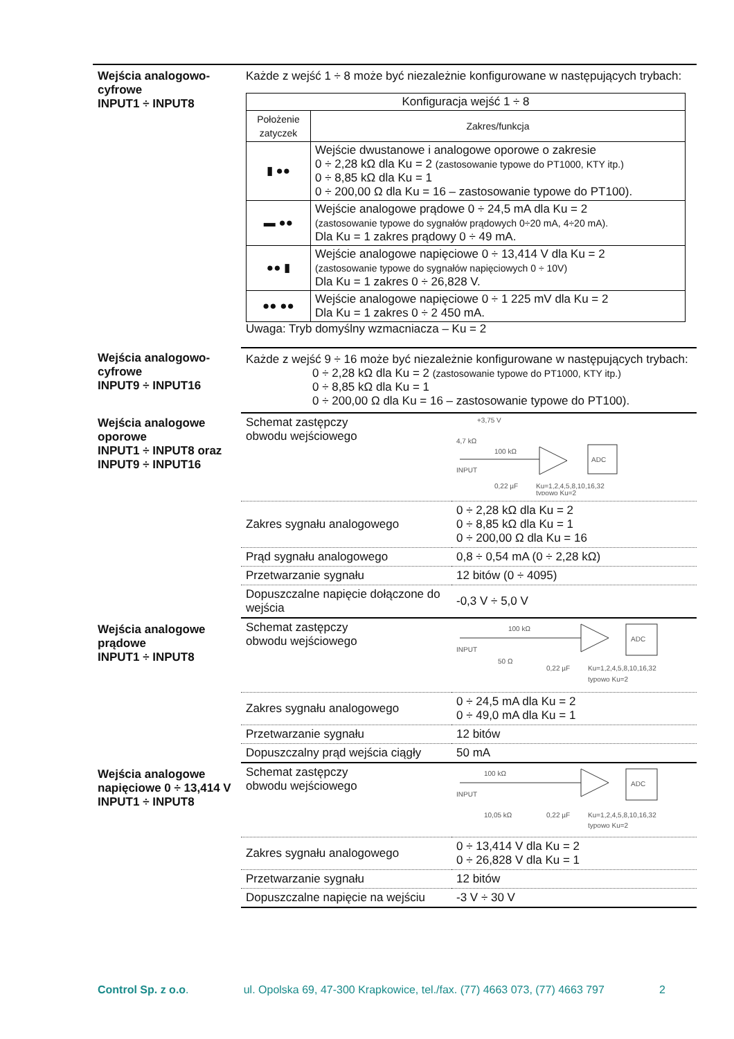Wejścia analogowo-cyfrowe
INPUT1 ÷ INPUT8
Każde z wejść 1 ÷ 8 może być niezależnie konfigurowane w następujących trybach:
| Konfiguracja wejść 1 ÷ 8 | |
| --- | --- |
| Położenie zatyczek | Zakres/funkcja |
| ▮ ●● | Wejście dwustanowe i analogowe oporowe o zakresie 0 ÷ 2,28 kΩ dla Ku = 2 (zastosowanie typowe do PT1000, KTY itp.) 0 ÷ 8,85 kΩ dla Ku = 1 0 ÷ 200,00 Ω dla Ku = 16 – zastosowanie typowe do PT100). |
| ▬ ●● | Wejście analogowe prądowe 0 ÷ 24,5 mA dla Ku = 2 (zastosowanie typowe do sygnałów prądowych 0÷20 mA, 4÷20 mA). Dla Ku = 1 zakres prądowy 0 ÷ 49 mA. |
| ●● ▮ | Wejście analogowe napięciowe 0 ÷ 13,414 V dla Ku = 2 (zastosowanie typowe do sygnałów napięciowych 0 ÷ 10V) Dla Ku = 1 zakres 0 ÷ 26,828 V. |
| ●● ●● | Wejście analogowe napięciowe 0 ÷ 1 225 mV dla Ku = 2 Dla Ku = 1 zakres 0 ÷ 2 450 mA. |
Uwaga: Tryb domyślny wzmacniacza – Ku = 2
Wejścia analogowo-cyfrowe
INPUT9 ÷ INPUT16
Każde z wejść 9 ÷ 16 może być niezależnie konfigurowane w następujących trybach:
0 ÷ 2,28 kΩ dla Ku = 2 (zastosowanie typowe do PT1000, KTY itp.)
0 ÷ 8,85 kΩ dla Ku = 1
0 ÷ 200,00 Ω dla Ku = 16 – zastosowanie typowe do PT100).
Wejścia analogowe oporowe
INPUT1 ÷ INPUT8 oraz INPUT9 ÷ INPUT16
| Schemat zastępczy obwodu wejściowego | +3,75 V 4,7 kΩ 100 kΩ ADC INPUT 0,22 µF Ku=1,2,4,5,8,10,16,32 typowo Ku=2 |
| Zakres sygnału analogowego | 0 ÷ 2,28 kΩ dla Ku = 2 0 ÷ 8,85 kΩ dla Ku = 1 0 ÷ 200,00 Ω dla Ku = 16 |
| Prąd sygnału analogowego | 0,8 ÷ 0,54 mA (0 ÷ 2,28 kΩ) |
| Przetwarzanie sygnału | 12 bitów (0 ÷ 4095) |
| Dopuszczalne napięcie dołączone do wejścia | -0,3 V ÷ 5,0 V |
Wejścia analogowe prądowe
INPUT1 ÷ INPUT8
| Schemat zastępczy obwodu wejściowego | 100 kΩ ADC INPUT 50 Ω 0,22 µF Ku=1,2,4,5,8,10,16,32 typowo Ku=2 |
| Zakres sygnału analogowego | 0 ÷ 24,5 mA dla Ku = 2 0 ÷ 49,0 mA dla Ku = 1 |
| Przetwarzanie sygnału | 12 bitów |
| Dopuszczalny prąd wejścia ciągły | 50 mA |
Wejścia analogowe napięciowe 0 ÷ 13,414 V
INPUT1 ÷ INPUT8
| Schemat zastępczy obwodu wejściowego | 100 kΩ ADC INPUT 10,05 kΩ 0,22 µF Ku=1,2,4,5,8,10,16,32 typowo Ku=2 |
| Zakres sygnału analogowego | 0 ÷ 13,414 V dla Ku = 2 0 ÷ 26,828 V dla Ku = 1 |
| Przetwarzanie sygnału | 12 bitów |
| Dopuszczalne napięcie na wejściu | -3 V ÷ 30 V |
Control Sp. z o.o. ul. Opolska 69, 47-300 Krapkowice, tel./fax. (77) 4663 073, (77) 4663 797 2